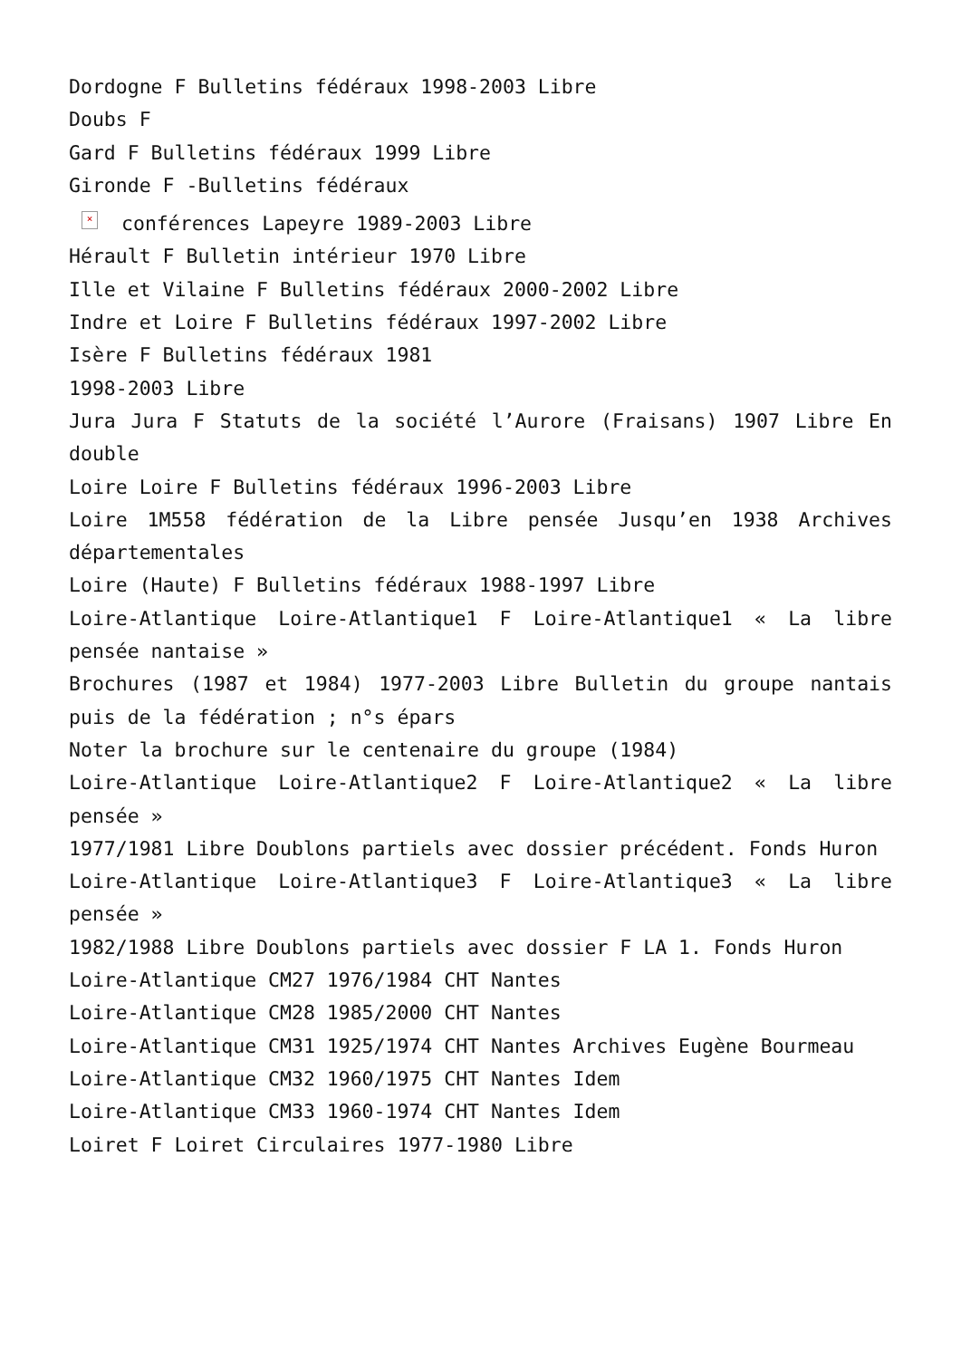Dordogne F Bulletins fédéraux 1998-2003 Libre
Doubs F
Gard F Bulletins fédéraux 1999 Libre
Gironde F -Bulletins fédéraux
× conférences Lapeyre 1989-2003 Libre
Hérault F Bulletin intérieur 1970 Libre
Ille et Vilaine F Bulletins fédéraux 2000-2002 Libre
Indre et Loire F Bulletins fédéraux 1997-2002 Libre
Isère F Bulletins fédéraux 1981
1998-2003 Libre
Jura Jura F Statuts de la société l’Aurore (Fraisans) 1907 Libre En double
Loire Loire F Bulletins fédéraux 1996-2003 Libre
Loire 1M558 fédération de la Libre pensée Jusqu’en 1938 Archives départementales
Loire (Haute) F Bulletins fédéraux 1988-1997 Libre
Loire-Atlantique Loire-Atlantique1 F Loire-Atlantique1 « La libre pensée nantaise »
Brochures (1987 et 1984) 1977-2003 Libre Bulletin du groupe nantais puis de la fédération ; n°s épars
Noter la brochure sur le centenaire du groupe (1984)
Loire-Atlantique Loire-Atlantique2 F Loire-Atlantique2 « La libre pensée »
1977/1981 Libre Doublons partiels avec dossier précédent. Fonds Huron
Loire-Atlantique Loire-Atlantique3 F Loire-Atlantique3 « La libre pensée »
1982/1988 Libre Doublons partiels avec dossier F LA 1. Fonds Huron
Loire-Atlantique CM27 1976/1984 CHT Nantes
Loire-Atlantique CM28 1985/2000 CHT Nantes
Loire-Atlantique CM31 1925/1974 CHT Nantes Archives Eugène Bourmeau
Loire-Atlantique CM32 1960/1975 CHT Nantes Idem
Loire-Atlantique CM33 1960-1974 CHT Nantes Idem
Loiret F Loiret Circulaires 1977-1980 Libre